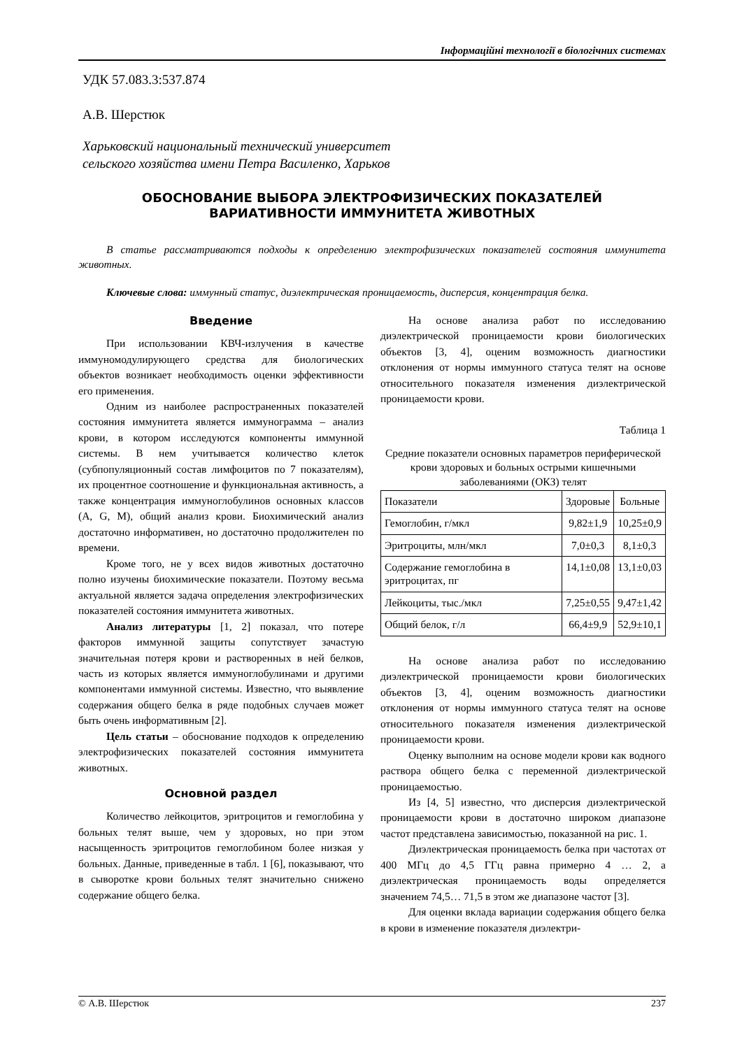Інформаційні технології в біологічних системах
УДК 57.083.3:537.874
А.В. Шерстюк
Харьковский национальный технический университет
сельского хозяйства имени Петра Василенко, Харьков
ОБОСНОВАНИЕ ВЫБОРА ЭЛЕКТРОФИЗИЧЕСКИХ ПОКАЗАТЕЛЕЙ ВАРИАТИВНОСТИ ИММУНИТЕТА ЖИВОТНЫХ
В статье рассматриваются подходы к определению электрофизических показателей состояния иммунитета животных.
Ключевые слова: иммунный статус, диэлектрическая проницаемость, дисперсия, концентрация белка.
Введение
При использовании КВЧ-излучения в качестве иммуномодулирующего средства для биологических объектов возникает необходимость оценки эффективности его применения.
Одним из наиболее распространенных показателей состояния иммунитета является иммунограмма – анализ крови, в котором исследуются компоненты иммунной системы. В нем учитывается количество клеток (субпопуляционный состав лимфоцитов по 7 показателям), их процентное соотношение и функциональная активность, а также концентрация иммуноглобулинов основных классов (A, G, M), общий анализ крови. Биохимический анализ достаточно информативен, но достаточно продолжителен по времени.
Кроме того, не у всех видов животных достаточно полно изучены биохимические показатели. Поэтому весьма актуальной является задача определения электрофизических показателей состояния иммунитета животных.
Анализ литературы [1, 2] показал, что потере факторов иммунной защиты сопутствует зачастую значительная потеря крови и растворенных в ней белков, часть из которых является иммуноглобулинами и другими компонентами иммунной системы. Известно, что выявление содержания общего белка в ряде подобных случаев может быть очень информативным [2].
Цель статьи – обоснование подходов к определению электрофизических показателей состояния иммунитета животных.
Основной раздел
Количество лейкоцитов, эритроцитов и гемоглобина у больных телят выше, чем у здоровых, но при этом насыщенность эритроцитов гемоглобином более низкая у больных. Данные, приведенные в табл. 1 [6], показывают, что в сыворотке крови больных телят значительно снижено содержание общего белка.
На основе анализа работ по исследованию диэлектрической проницаемости крови биологических объектов [3, 4], оценим возможность диагностики отклонения от нормы иммунного статуса телят на основе относительного показателя изменения диэлектрической проницаемости крови.
Таблица 1
Средние показатели основных параметров периферической крови здоровых и больных острыми кишечными заболеваниями (ОКЗ) телят
| Показатели | Здоровые | Больные |
| --- | --- | --- |
| Гемоглобин, г/мкл | 9,82±1,9 | 10,25±0,9 |
| Эритроциты, млн/мкл | 7,0±0,3 | 8,1±0,3 |
| Содержание гемоглобина в эритроцитах, пг | 14,1±0,08 | 13,1±0,03 |
| Лейкоциты, тыс./мкл | 7,25±0,55 | 9,47±1,42 |
| Общий белок, г/л | 66,4±9,9 | 52,9±10,1 |
На основе анализа работ по исследованию диэлектрической проницаемости крови биологических объектов [3, 4], оценим возможность диагностики отклонения от нормы иммунного статуса телят на основе относительного показателя изменения диэлектрической проницаемости крови.
Оценку выполним на основе модели крови как водного раствора общего белка с переменной диэлектрической проницаемостью.
Из [4, 5] известно, что дисперсия диэлектрической проницаемости крови в достаточно широком диапазоне частот представлена зависимостью, показанной на рис. 1.
Диэлектрическая проницаемость белка при частотах от 400 МГц до 4,5 ГГц равна примерно 4 … 2, а диэлектрическая проницаемость воды определяется значением 74,5… 71,5 в этом же диапазоне частот [3].
Для оценки вклада вариации содержания общего белка в крови в изменение показателя диэлектри-
© А.В. Шерстюк 237